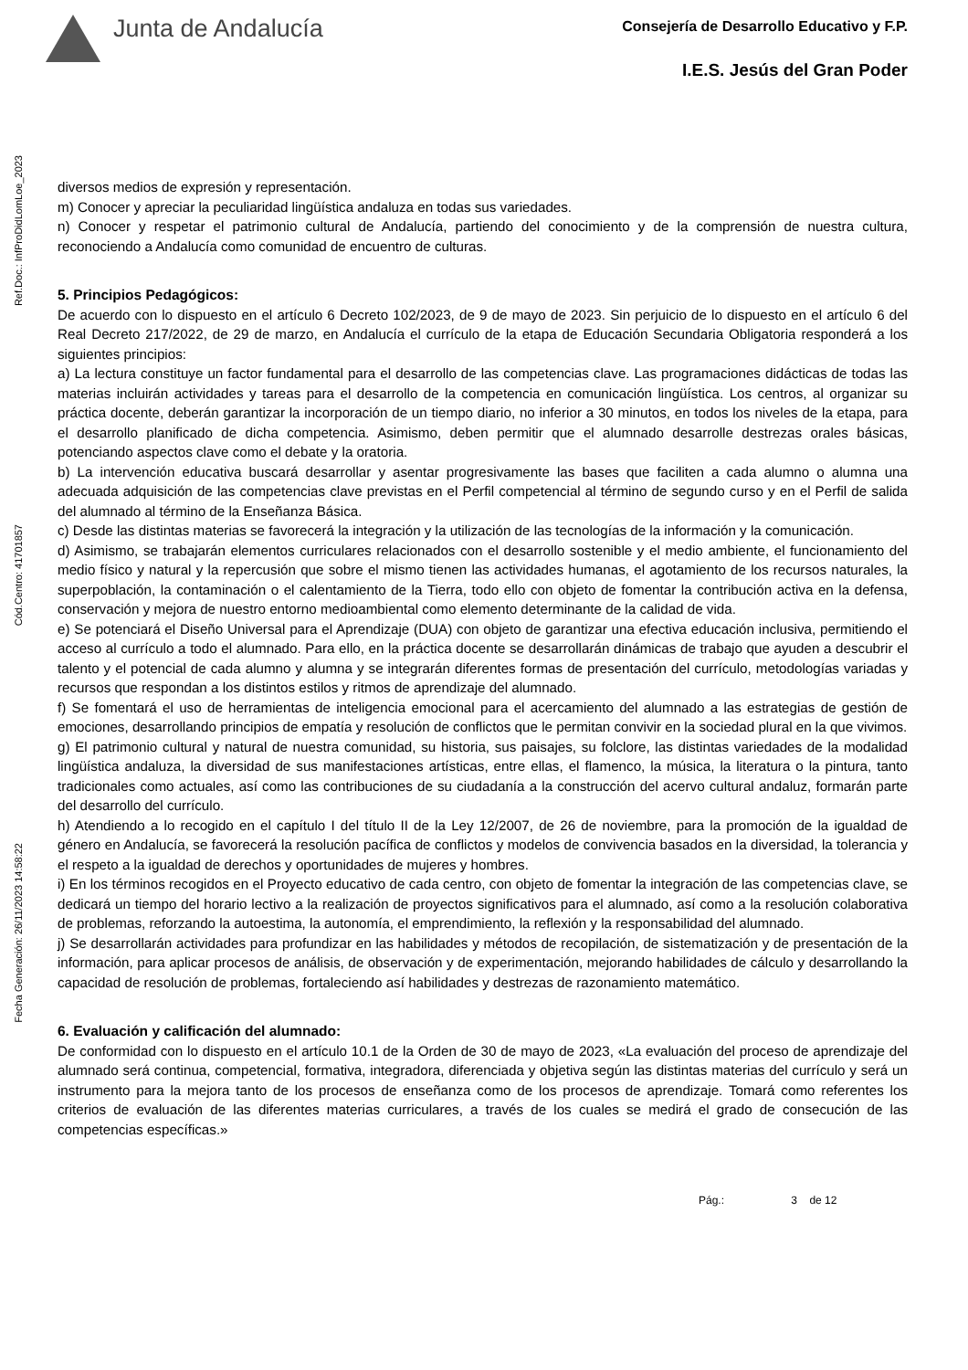Junta de Andalucía
Consejería de Desarrollo Educativo y F.P.
I.E.S. Jesús del Gran Poder
Ref.Doc.: InfProDidLomLoe_2023
Cód.Centro: 41701857
Fecha Generación: 26/11/2023 14:58:22
diversos medios de expresión y representación.
m) Conocer y apreciar la peculiaridad lingüística andaluza en todas sus variedades.
n) Conocer y respetar el patrimonio cultural de Andalucía, partiendo del conocimiento y de la comprensión de nuestra cultura, reconociendo a Andalucía como comunidad de encuentro de culturas.
5. Principios Pedagógicos:
De acuerdo con lo dispuesto en el artículo 6 Decreto 102/2023, de 9 de mayo de 2023. Sin perjuicio de lo dispuesto en el artículo 6 del Real Decreto 217/2022, de 29 de marzo, en Andalucía el currículo de la etapa de Educación Secundaria Obligatoria responderá a los siguientes principios:
a) La lectura constituye un factor fundamental para el desarrollo de las competencias clave. Las programaciones didácticas de todas las materias incluirán actividades y tareas para el desarrollo de la competencia en comunicación lingüística. Los centros, al organizar su práctica docente, deberán garantizar la incorporación de un tiempo diario, no inferior a 30 minutos, en todos los niveles de la etapa, para el desarrollo planificado de dicha competencia. Asimismo, deben permitir que el alumnado desarrolle destrezas orales básicas, potenciando aspectos clave como el debate y la oratoria.
b) La intervención educativa buscará desarrollar y asentar progresivamente las bases que faciliten a cada alumno o alumna una adecuada adquisición de las competencias clave previstas en el Perfil competencial al término de segundo curso y en el Perfil de salida del alumnado al término de la Enseñanza Básica.
c) Desde las distintas materias se favorecerá la integración y la utilización de las tecnologías de la información y la comunicación.
d) Asimismo, se trabajarán elementos curriculares relacionados con el desarrollo sostenible y el medio ambiente, el funcionamiento del medio físico y natural y la repercusión que sobre el mismo tienen las actividades humanas, el agotamiento de los recursos naturales, la superpoblación, la contaminación o el calentamiento de la Tierra, todo ello con objeto de fomentar la contribución activa en la defensa, conservación y mejora de nuestro entorno medioambiental como elemento determinante de la calidad de vida.
e) Se potenciará el Diseño Universal para el Aprendizaje (DUA) con objeto de garantizar una efectiva educación inclusiva, permitiendo el acceso al currículo a todo el alumnado. Para ello, en la práctica docente se desarrollarán dinámicas de trabajo que ayuden a descubrir el talento y el potencial de cada alumno y alumna y se integrarán diferentes formas de presentación del currículo, metodologías variadas y recursos que respondan a los distintos estilos y ritmos de aprendizaje del alumnado.
f) Se fomentará el uso de herramientas de inteligencia emocional para el acercamiento del alumnado a las estrategias de gestión de emociones, desarrollando principios de empatía y resolución de conflictos que le permitan convivir en la sociedad plural en la que vivimos.
g) El patrimonio cultural y natural de nuestra comunidad, su historia, sus paisajes, su folclore, las distintas variedades de la modalidad lingüística andaluza, la diversidad de sus manifestaciones artísticas, entre ellas, el flamenco, la música, la literatura o la pintura, tanto tradicionales como actuales, así como las contribuciones de su ciudadanía a la construcción del acervo cultural andaluz, formarán parte del desarrollo del currículo.
h) Atendiendo a lo recogido en el capítulo I del título II de la Ley 12/2007, de 26 de noviembre, para la promoción de la igualdad de género en Andalucía, se favorecerá la resolución pacífica de conflictos y modelos de convivencia basados en la diversidad, la tolerancia y el respeto a la igualdad de derechos y oportunidades de mujeres y hombres.
i) En los términos recogidos en el Proyecto educativo de cada centro, con objeto de fomentar la integración de las competencias clave, se dedicará un tiempo del horario lectivo a la realización de proyectos significativos para el alumnado, así como a la resolución colaborativa de problemas, reforzando la autoestima, la autonomía, el emprendimiento, la reflexión y la responsabilidad del alumnado.
j) Se desarrollarán actividades para profundizar en las habilidades y métodos de recopilación, de sistematización y de presentación de la información, para aplicar procesos de análisis, de observación y de experimentación, mejorando habilidades de cálculo y desarrollando la capacidad de resolución de problemas, fortaleciendo así habilidades y destrezas de razonamiento matemático.
6. Evaluación y calificación del alumnado:
De conformidad con lo dispuesto en el artículo 10.1 de la Orden de 30 de mayo de 2023, «La evaluación del proceso de aprendizaje del alumnado será continua, competencial, formativa, integradora, diferenciada y objetiva según las distintas materias del currículo y será un instrumento para la mejora tanto de los procesos de enseñanza como de los procesos de aprendizaje. Tomará como referentes los criterios de evaluación de las diferentes materias curriculares, a través de los cuales se medirá el grado de consecución de las competencias específicas.»
Pág.: 3 de 12